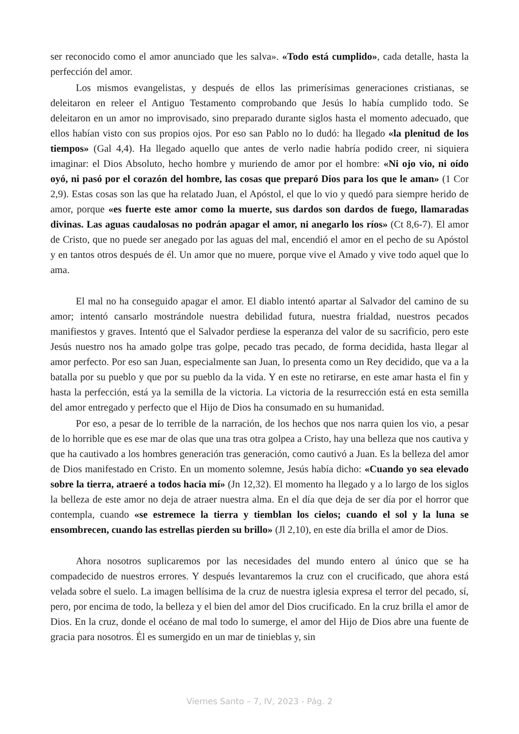ser reconocido como el amor anunciado que les salva». «Todo está cumplido», cada detalle, hasta la perfección del amor.
Los mismos evangelistas, y después de ellos las primerísimas generaciones cristianas, se deleitaron en releer el Antiguo Testamento comprobando que Jesús lo había cumplido todo. Se deleitaron en un amor no improvisado, sino preparado durante siglos hasta el momento adecuado, que ellos habían visto con sus propios ojos. Por eso san Pablo no lo dudó: ha llegado «la plenitud de los tiempos» (Gal 4,4). Ha llegado aquello que antes de verlo nadie habría podido creer, ni siquiera imaginar: el Dios Absoluto, hecho hombre y muriendo de amor por el hombre: «Ni ojo vio, ni oído oyó, ni pasó por el corazón del hombre, las cosas que preparó Dios para los que le aman» (1 Cor 2,9). Estas cosas son las que ha relatado Juan, el Apóstol, el que lo vio y quedó para siempre herido de amor, porque «es fuerte este amor como la muerte, sus dardos son dardos de fuego, llamaradas divinas. Las aguas caudalosas no podrán apagar el amor, ni anegarlo los ríos» (Ct 8,6-7). El amor de Cristo, que no puede ser anegado por las aguas del mal, encendió el amor en el pecho de su Apóstol y en tantos otros después de él. Un amor que no muere, porque vive el Amado y vive todo aquel que lo ama.
El mal no ha conseguido apagar el amor. El diablo intentó apartar al Salvador del camino de su amor; intentó cansarlo mostrándole nuestra debilidad futura, nuestra frialdad, nuestros pecados manifiestos y graves. Intentó que el Salvador perdiese la esperanza del valor de su sacrificio, pero este Jesús nuestro nos ha amado golpe tras golpe, pecado tras pecado, de forma decidida, hasta llegar al amor perfecto. Por eso san Juan, especialmente san Juan, lo presenta como un Rey decidido, que va a la batalla por su pueblo y que por su pueblo da la vida. Y en este no retirarse, en este amar hasta el fin y hasta la perfección, está ya la semilla de la victoria. La victoria de la resurrección está en esta semilla del amor entregado y perfecto que el Hijo de Dios ha consumado en su humanidad.
Por eso, a pesar de lo terrible de la narración, de los hechos que nos narra quien los vio, a pesar de lo horrible que es ese mar de olas que una tras otra golpea a Cristo, hay una belleza que nos cautiva y que ha cautivado a los hombres generación tras generación, como cautivó a Juan. Es la belleza del amor de Dios manifestado en Cristo. En un momento solemne, Jesús había dicho: «Cuando yo sea elevado sobre la tierra, atraeré a todos hacia mí» (Jn 12,32). El momento ha llegado y a lo largo de los siglos la belleza de este amor no deja de atraer nuestra alma. En el día que deja de ser día por el horror que contempla, cuando «se estremece la tierra y tiemblan los cielos; cuando el sol y la luna se ensombrecen, cuando las estrellas pierden su brillo» (Jl 2,10), en este día brilla el amor de Dios.
Ahora nosotros suplicaremos por las necesidades del mundo entero al único que se ha compadecido de nuestros errores. Y después levantaremos la cruz con el crucificado, que ahora está velada sobre el suelo. La imagen bellísima de la cruz de nuestra iglesia expresa el terror del pecado, sí, pero, por encima de todo, la belleza y el bien del amor del Dios crucificado. En la cruz brilla el amor de Dios. En la cruz, donde el océano de mal todo lo sumerge, el amor del Hijo de Dios abre una fuente de gracia para nosotros. Él es sumergido en un mar de tinieblas y, sin
Viernes Santo – 7, IV, 2023 - Pág. 2